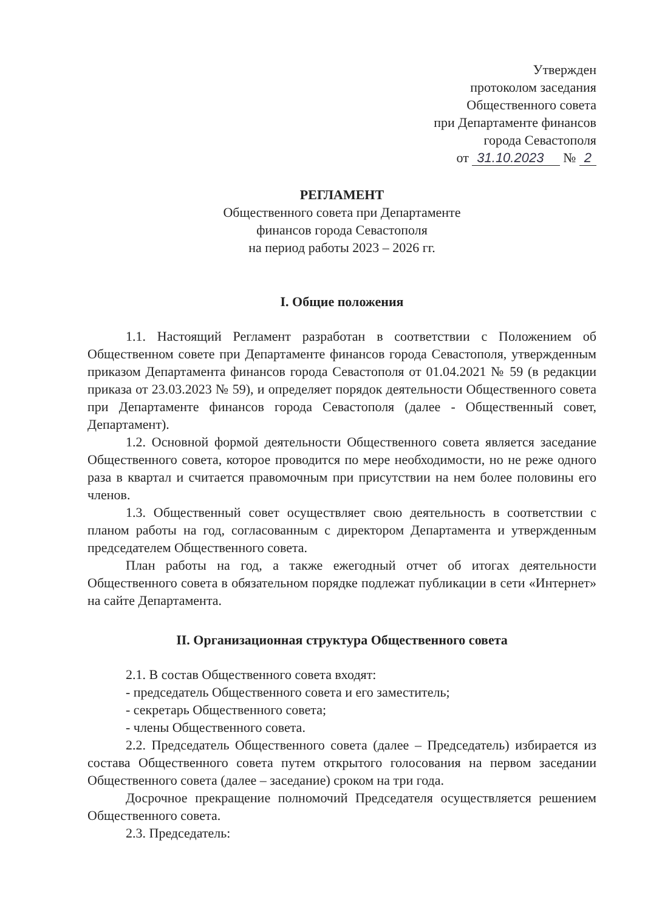Утвержден
протоколом заседания
Общественного совета
при Департаменте финансов
города Севастополя
от 31.10.2023 № 2
РЕГЛАМЕНТ
Общественного совета при Департаменте
финансов города Севастополя
на период работы 2023 – 2026 гг.
I. Общие положения
1.1. Настоящий Регламент разработан в соответствии с Положением об Общественном совете при Департаменте финансов города Севастополя, утвержденным приказом Департамента финансов города Севастополя от 01.04.2021 № 59 (в редакции приказа от 23.03.2023 № 59), и определяет порядок деятельности Общественного совета при Департаменте финансов города Севастополя (далее - Общественный совет, Департамент).
1.2. Основной формой деятельности Общественного совета является заседание Общественного совета, которое проводится по мере необходимости, но не реже одного раза в квартал и считается правомочным при присутствии на нем более половины его членов.
1.3. Общественный совет осуществляет свою деятельность в соответствии с планом работы на год, согласованным с директором Департамента и утвержденным председателем Общественного совета.
План работы на год, а также ежегодный отчет об итогах деятельности Общественного совета в обязательном порядке подлежат публикации в сети «Интернет» на сайте Департамента.
II. Организационная структура Общественного совета
2.1. В состав Общественного совета входят:
- председатель Общественного совета и его заместитель;
- секретарь Общественного совета;
- члены Общественного совета.
2.2. Председатель Общественного совета (далее – Председатель) избирается из состава Общественного совета путем открытого голосования на первом заседании Общественного совета (далее – заседание) сроком на три года.
Досрочное прекращение полномочий Председателя осуществляется решением Общественного совета.
2.3. Председатель: